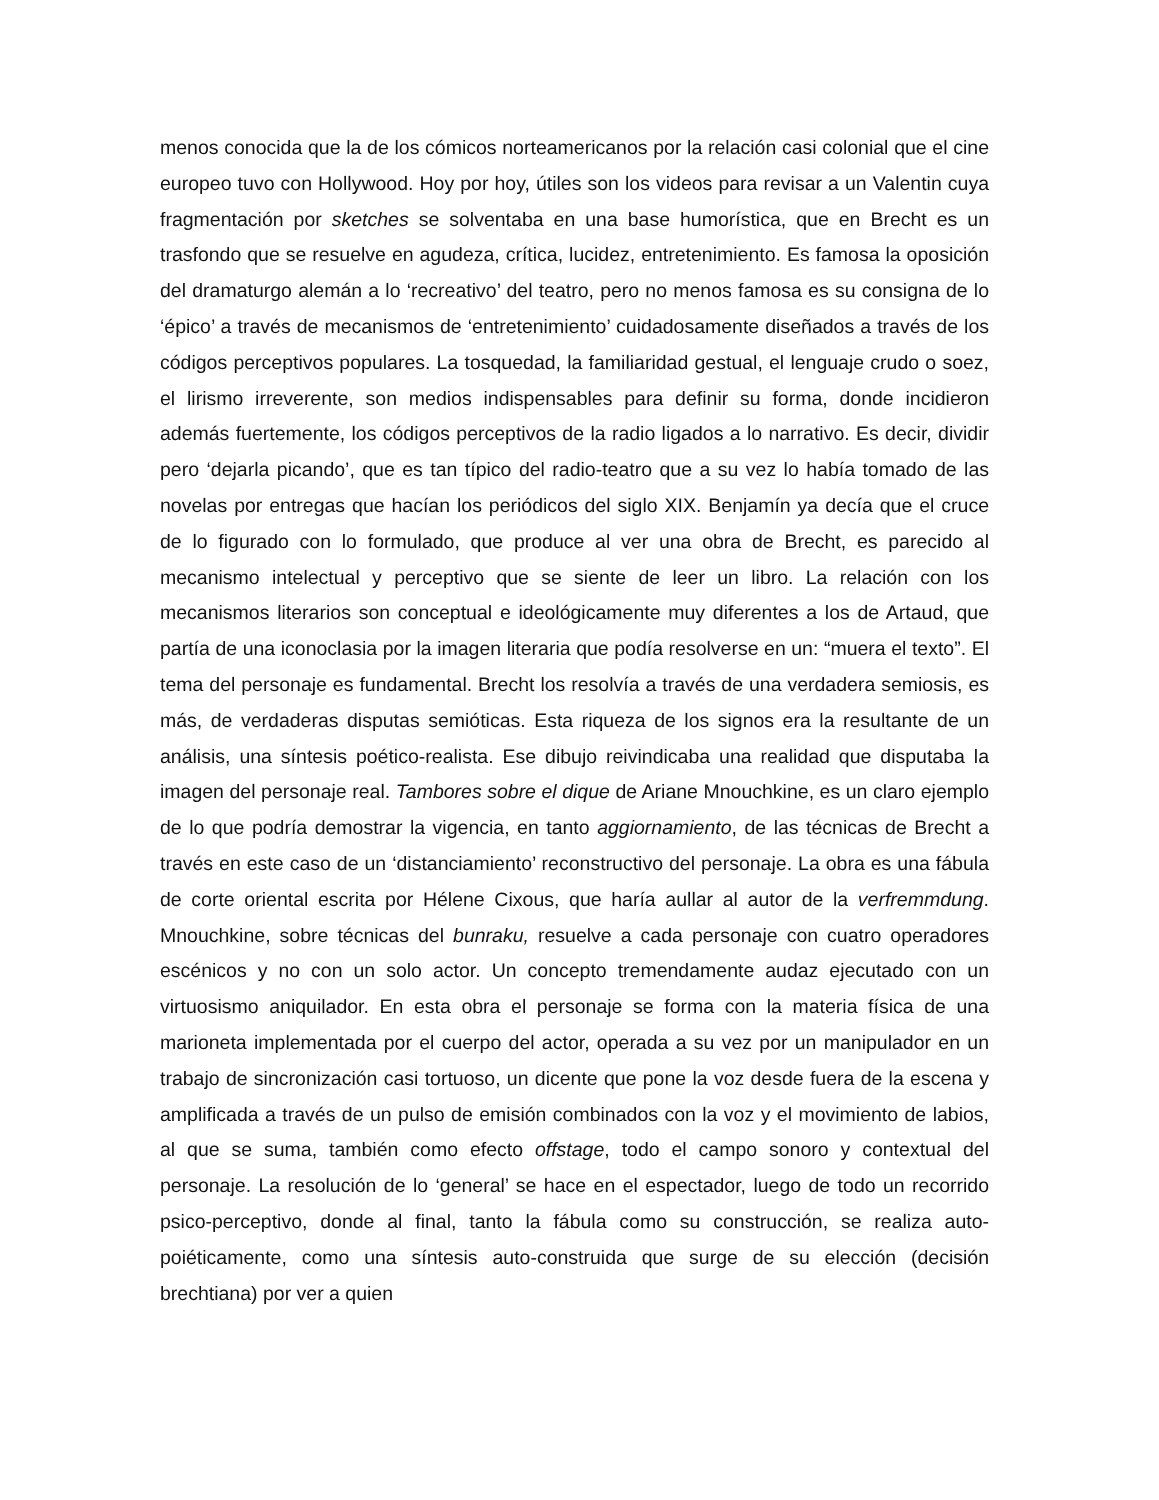menos conocida que la de los cómicos norteamericanos por la relación casi colonial que el cine europeo tuvo con Hollywood. Hoy por hoy, útiles son los videos para revisar a un Valentin cuya fragmentación por sketches se solventaba en una base humorística, que en Brecht es un trasfondo que se resuelve en agudeza, crítica, lucidez, entretenimiento. Es famosa la oposición del dramaturgo alemán a lo ‘recreativo’ del teatro, pero no menos famosa es su consigna de lo ‘épico’ a través de mecanismos de ‘entretenimiento’ cuidadosamente diseñados a través de los códigos perceptivos populares. La tosquedad, la familiaridad gestual, el lenguaje crudo o soez, el lirismo irreverente, son medios indispensables para definir su forma, donde incidieron además fuertemente, los códigos perceptivos de la radio ligados a lo narrativo. Es decir, dividir pero ‘dejarla picando’, que es tan típico del radio-teatro que a su vez lo había tomado de las novelas por entregas que hacían los periódicos del siglo XIX. Benjamín ya decía que el cruce de lo figurado con lo formulado, que produce al ver una obra de Brecht, es parecido al mecanismo intelectual y perceptivo que se siente de leer un libro. La relación con los mecanismos literarios son conceptual e ideológicamente muy diferentes a los de Artaud, que partía de una iconoclasia por la imagen literaria que podía resolverse en un: “muera el texto”. El tema del personaje es fundamental. Brecht los resolvía a través de una verdadera semiosis, es más, de verdaderas disputas semióticas. Esta riqueza de los signos era la resultante de un análisis, una síntesis poético-realista. Ese dibujo reivindicaba una realidad que disputaba la imagen del personaje real. Tambores sobre el dique de Ariane Mnouchkine, es un claro ejemplo de lo que podría demostrar la vigencia, en tanto aggiornamiento, de las técnicas de Brecht a través en este caso de un ‘distanciamiento’ reconstructivo del personaje. La obra es una fábula de corte oriental escrita por Hélene Cixous, que haría aullar al autor de la verfremmdung. Mnouchkine, sobre técnicas del bunraku, resuelve a cada personaje con cuatro operadores escénicos y no con un solo actor. Un concepto tremendamente audaz ejecutado con un virtuosismo aniquilador. En esta obra el personaje se forma con la materia física de una marioneta implementada por el cuerpo del actor, operada a su vez por un manipulador en un trabajo de sincronización casi tortuoso, un dicente que pone la voz desde fuera de la escena y amplificada a través de un pulso de emisión combinados con la voz y el movimiento de labios, al que se suma, también como efecto offstage, todo el campo sonoro y contextual del personaje. La resolución de lo ‘general’ se hace en el espectador, luego de todo un recorrido psico-perceptivo, donde al final, tanto la fábula como su construcción, se realiza auto-poiéticamente, como una síntesis auto-construida que surge de su elección (decisión brechtiana) por ver a quien